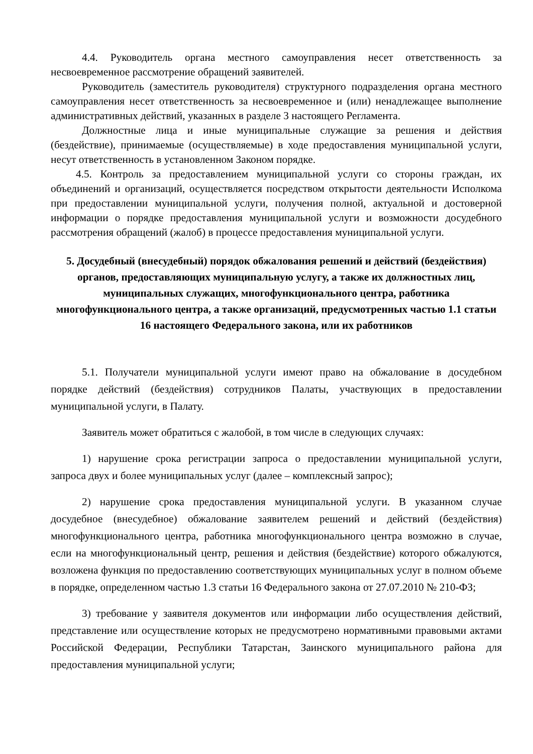4.4. Руководитель органа местного самоуправления несет ответственность за несвоевременное рассмотрение обращений заявителей.
Руководитель (заместитель руководителя) структурного подразделения органа местного самоуправления несет ответственность за несвоевременное и (или) ненадлежащее выполнение административных действий, указанных в разделе 3 настоящего Регламента.
Должностные лица и иные муниципальные служащие за решения и действия (бездействие), принимаемые (осуществляемые) в ходе предоставления муниципальной услуги, несут ответственность в установленном Законом порядке.
4.5. Контроль за предоставлением муниципальной услуги со стороны граждан, их объединений и организаций, осуществляется посредством открытости деятельности Исполкома при предоставлении муниципальной услуги, получения полной, актуальной и достоверной информации о порядке предоставления муниципальной услуги и возможности досудебного рассмотрения обращений (жалоб) в процессе предоставления муниципальной услуги.
5. Досудебный (внесудебный) порядок обжалования решений и действий (бездействия) органов, предоставляющих муниципальную услугу, а также их должностных лиц, муниципальных служащих, многофункционального центра, работника многофункционального центра, а также организаций, предусмотренных частью 1.1 статьи 16 настоящего Федерального закона, или их работников
5.1. Получатели муниципальной услуги имеют право на обжалование в досудебном порядке действий (бездействия) сотрудников Палаты, участвующих в предоставлении муниципальной услуги, в Палату.
Заявитель может обратиться с жалобой, в том числе в следующих случаях:
1) нарушение срока регистрации запроса о предоставлении муниципальной услуги, запроса двух и более муниципальных услуг (далее – комплексный запрос);
2) нарушение срока предоставления муниципальной услуги. В указанном случае досудебное (внесудебное) обжалование заявителем решений и действий (бездействия) многофункционального центра, работника многофункционального центра возможно в случае, если на многофункциональный центр, решения и действия (бездействие) которого обжалуются, возложена функция по предоставлению соответствующих муниципальных услуг в полном объеме в порядке, определенном частью 1.3 статьи 16 Федерального закона от 27.07.2010 № 210-ФЗ;
3) требование у заявителя документов или информации либо осуществления действий, представление или осуществление которых не предусмотрено нормативными правовыми актами Российской Федерации, Республики Татарстан, Заинского муниципального района для предоставления муниципальной услуги;